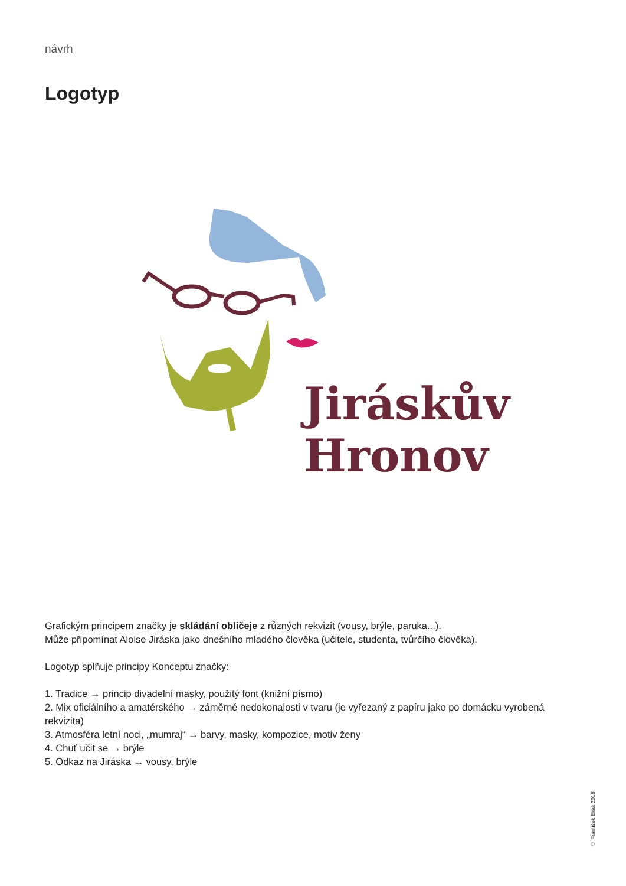návrh
Logotyp
Jiráskův
Hronov
Grafickým principem značky je skládání obličeje z různých rekvizit (vousy, brýle, paruka...).
Může připomínat Aloise Jiráska jako dnešního mladého člověka (učitele, studenta, tvůrčího člověka).
Logotyp splňuje principy Konceptu značky:
1. Tradice → princip divadelní masky, použitý font (knižní písmo)
2. Mix oficiálního a amatérského → záměrné nedokonalosti v tvaru (je vyřezaný z papíru jako po domácku vyrobená rekvizita)
3. Atmosféra letní noci, „mumraj“ → barvy, masky, kompozice, motiv ženy
4. Chuť učit se → brýle
5. Odkaz na Jiráska → vousy, brýle
© František Eliáš 2018